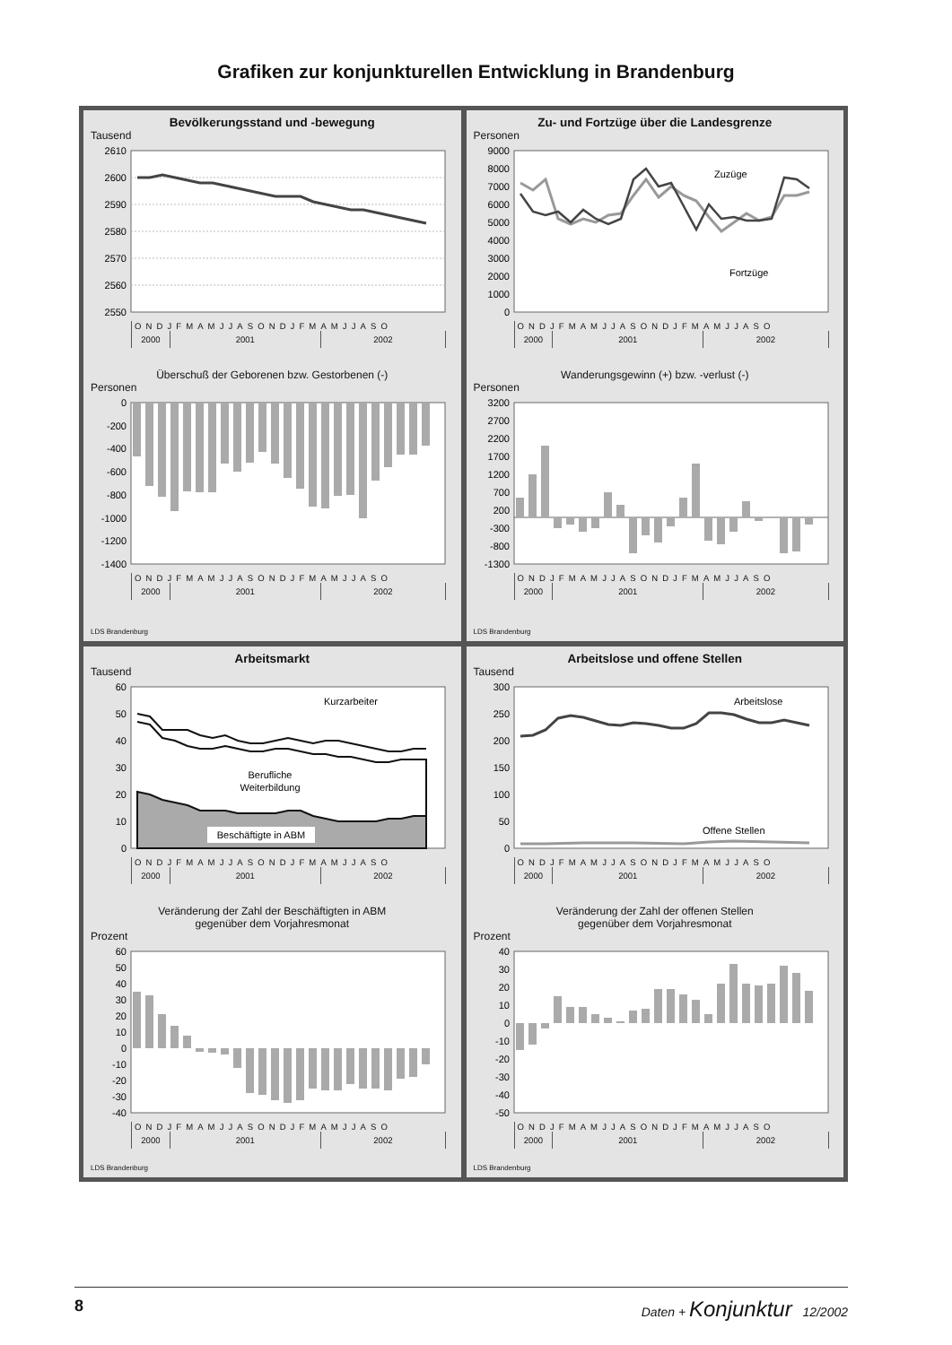Grafiken zur konjunkturellen Entwicklung in Brandenburg
Bevölkerungsstand und -bewegung
Tausend
2610
2600
2590
2580
2570
2560
2550
ONDJFMAMJJASONDJFMAMJJASO
2000 2001 2002
Überschuß der Geborenen bzw. Gestorbenen (-)
Personen
0
-200
-400
-600
-800
-1000
-1200
-1400
ONDJFMAMJJASONDJFMAMJJASO
2000 2001 2002
LDS Brandenburg
Zu- und Fortzüge über die Landesgrenze
Personen
9000
8000
7000
6000
5000
4000
3000
2000
1000
0
Zuzüge
Fortzüge
ONDJFMAMJJASONDJFMAMJJASO
2000 2001 2002
Wanderungsgewinn (+) bzw. -verlust (-)
Personen
3200
2700
2200
1700
1200
700
200
-300
-800
-1300
ONDJFMAMJJASONDJFMAMJJASO
2000 2001 2002
LDS Brandenburg
Arbeitsmarkt
Tausend
60
50
40
30
20
10
0
Kurzarbeiter
Berufliche
Weiterbildung
Beschäftigte in ABM
ONDJFMAMJJASONDJFMAMJJASO
2000 2001 2002
Veränderung der Zahl der Beschäftigten in ABM
gegenüber dem Vorjahresmonat
Prozent
60
50
40
30
20
10
0
-10
-20
-30
-40
ONDJFMAMJJASONDJFMAMJJASO
2000 2001 2002
LDS Brandenburg
Arbeitslose und offene Stellen
Tausend
300
250
200
150
100
50
0
Arbeitslose
Offene Stellen
ONDJFMAMJJASONDJFMAMJJASO
2000 2001 2002
Veränderung der Zahl der offenen Stellen
gegenüber dem Vorjahresmonat
Prozent
40
30
20
10
0
-10
-20
-30
-40
-50
ONDJFMAMJJASONDJFMAMJJASO
2000 2001 2002
LDS Brandenburg
8 Daten + Konjunktur 12/2002